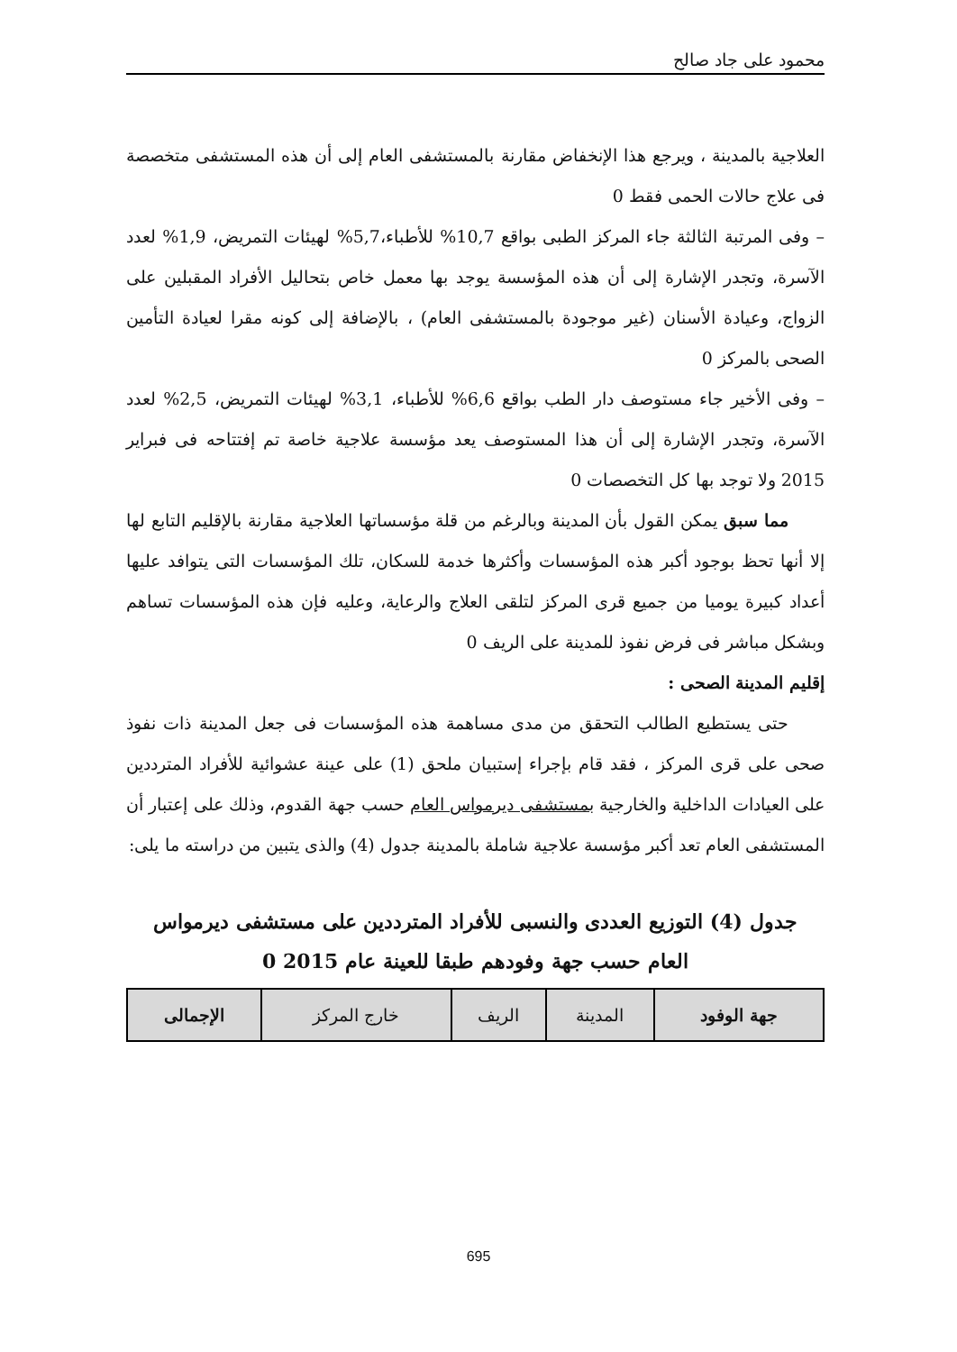محمود على جاد صالح
العلاجية بالمدينة ، ويرجع هذا الإنخفاض مقارنة بالمستشفى العام إلى أن هذه المستشفى متخصصة فى علاج حالات الحمى فقط 0
– وفى المرتبة الثالثة جاء المركز الطبى بواقع 10,7% للأطباء،5,7% لهيئات التمريض، 1,9% لعدد الآسرة، وتجدر الإشارة إلى أن هذه المؤسسة يوجد بها معمل خاص بتحاليل الأفراد المقبلين على الزواج، وعيادة الأسنان (غير موجودة بالمستشفى العام) ، بالإضافة إلى كونه مقرا لعيادة التأمين الصحى بالمركز 0
– وفى الأخير جاء مستوصف دار الطب بواقع 6,6% للأطباء، 3,1% لهيئات التمريض، 2,5% لعدد الآسرة، وتجدر الإشارة إلى أن هذا المستوصف يعد مؤسسة علاجية خاصة تم إفتتاحه فى فبراير 2015 ولا توجد بها كل التخصصات 0
مما سبق يمكن القول بأن المدينة وبالرغم من قلة مؤسساتها العلاجية مقارنة بالإقليم التابع لها إلا أنها تحظ بوجود أكبر هذه المؤسسات وأكثرها خدمة للسكان، تلك المؤسسات التى يتوافد عليها أعداد كبيرة يوميا من جميع قرى المركز لتلقى العلاج والرعاية، وعليه فإن هذه المؤسسات تساهم وبشكل مباشر فى فرض نفوذ للمدينة على الريف 0
إقليم المدينة الصحى :
حتى يستطيع الطالب التحقق من مدى مساهمة هذه المؤسسات فى جعل المدينة ذات نفوذ صحى على قرى المركز ، فقد قام بإجراء إستبيان ملحق (1) على عينة عشوائية للأفراد المترددين على العيادات الداخلية والخارجية بمستشفى ديرمواس العام حسب جهة القدوم، وذلك على إعتبار أن المستشفى العام تعد أكبر مؤسسة علاجية شاملة بالمدينة جدول (4) والذى يتبين من دراسته ما يلى:
جدول (4) التوزيع العددى والنسبى للأفراد المترددين على مستشفى ديرمواس
العام حسب جهة وفودهم طبقا للعينة عام 2015 0
| جهة الوفود | المدينة | الريف | خارج المركز | الإجمالى |
| --- | --- | --- | --- | --- |
695